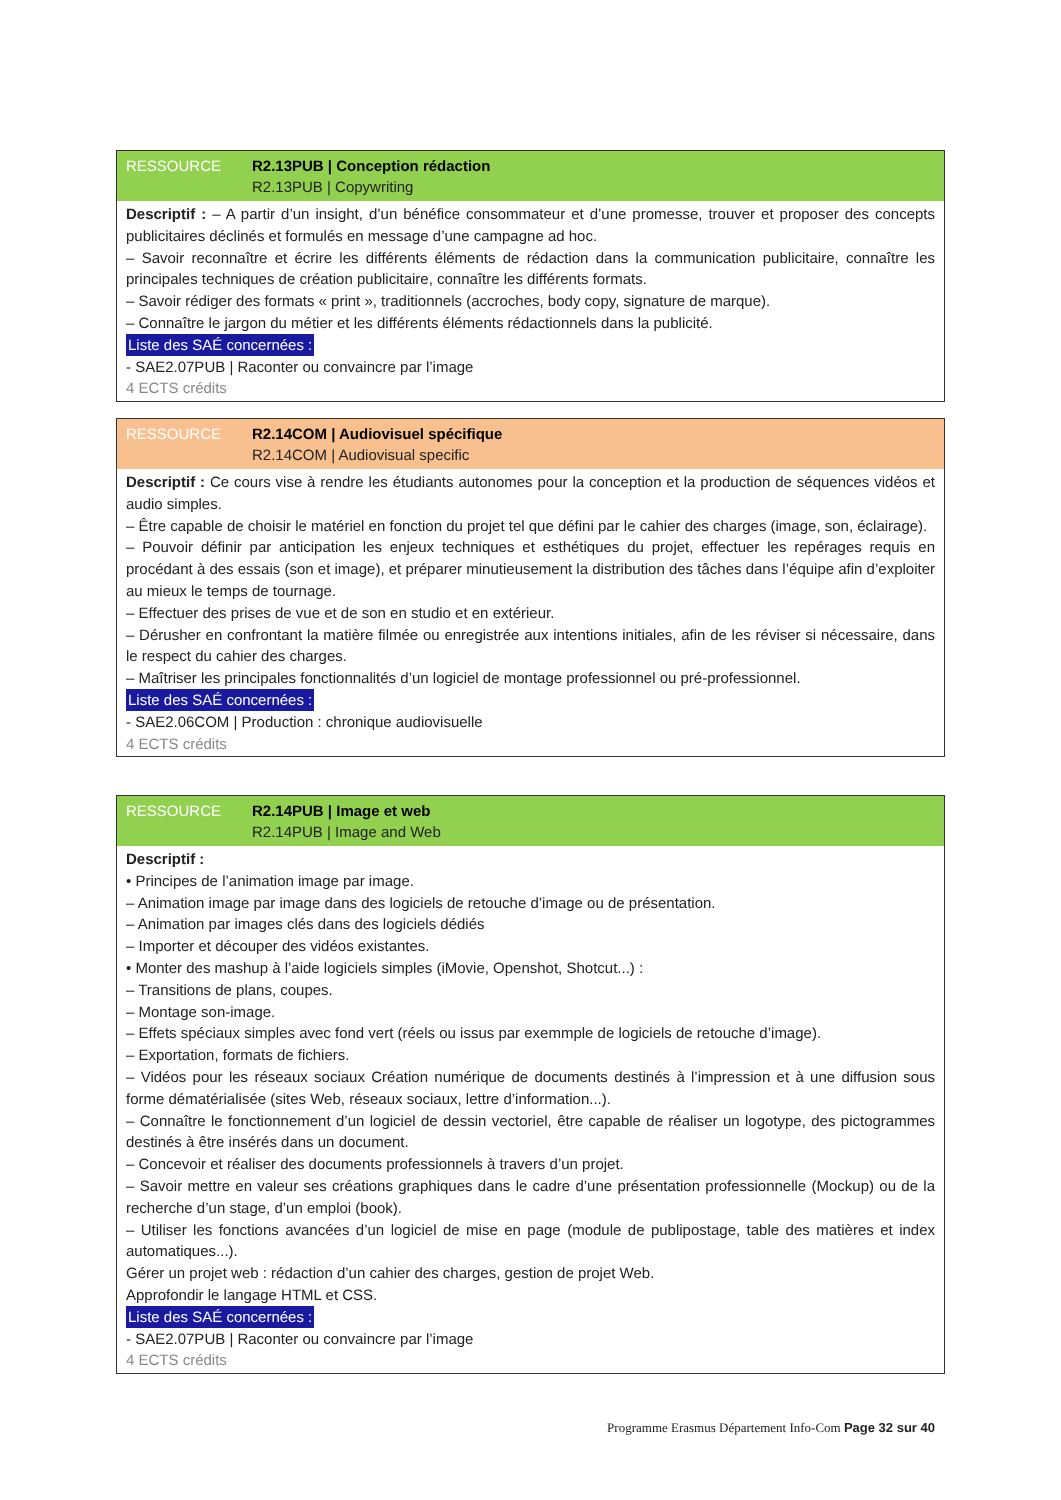RESSOURCE R2.13PUB | Conception rédaction
R2.13PUB | Copywriting
Descriptif : – A partir d’un insight, d’un bénéfice consommateur et d’une promesse, trouver et proposer des concepts publicitaires déclinés et formulés en message d’une campagne ad hoc.
– Savoir reconnaître et écrire les différents éléments de rédaction dans la communication publicitaire, connaître les principales techniques de création publicitaire, connaître les différents formats.
– Savoir rédiger des formats « print », traditionnels (accroches, body copy, signature de marque).
– Connaître le jargon du métier et les différents éléments rédactionnels dans la publicité.
Liste des SAÉ concernées :
- SAE2.07PUB | Raconter ou convaincre par l’image
4 ECTS crédits
RESSOURCE R2.14COM | Audiovisuel spécifique
R2.14COM | Audiovisual specific
Descriptif : Ce cours vise à rendre les étudiants autonomes pour la conception et la production de séquences vidéos et audio simples.
– Être capable de choisir le matériel en fonction du projet tel que défini par le cahier des charges (image, son, éclairage).
– Pouvoir définir par anticipation les enjeux techniques et esthétiques du projet, effectuer les repérages requis en procédant à des essais (son et image), et préparer minutieusement la distribution des tâches dans l’équipe afin d’exploiter au mieux le temps de tournage.
– Effectuer des prises de vue et de son en studio et en extérieur.
– Dérusher en confrontant la matière filmée ou enregistrée aux intentions initiales, afin de les réviser si nécessaire, dans le respect du cahier des charges.
– Maîtriser les principales fonctionnalités d’un logiciel de montage professionnel ou pré-professionnel.
Liste des SAÉ concernées :
- SAE2.06COM | Production : chronique audiovisuelle
4 ECTS crédits
RESSOURCE R2.14PUB | Image et web
R2.14PUB | Image and Web
Descriptif :
• Principes de l’animation image par image.
– Animation image par image dans des logiciels de retouche d’image ou de présentation.
– Animation par images clés dans des logiciels dédiés
– Importer et découper des vidéos existantes.
• Monter des mashup à l’aide logiciels simples (iMovie, Openshot, Shotcut...) :
– Transitions de plans, coupes.
– Montage son-image.
– Effets spéciaux simples avec fond vert (réels ou issus par exemmple de logiciels de retouche d’image).
– Exportation, formats de fichiers.
– Vidéos pour les réseaux sociaux Création numérique de documents destinés à l’impression et à une diffusion sous forme dématérialisée (sites Web, réseaux sociaux, lettre d’information...).
– Connaître le fonctionnement d’un logiciel de dessin vectoriel, être capable de réaliser un logotype, des pictogrammes destinés à être insérés dans un document.
– Concevoir et réaliser des documents professionnels à travers d’un projet.
– Savoir mettre en valeur ses créations graphiques dans le cadre d’une présentation professionnelle (Mockup) ou de la recherche d’un stage, d’un emploi (book).
– Utiliser les fonctions avancées d’un logiciel de mise en page (module de publipostage, table des matières et index automatiques...).
Gérer un projet web : rédaction d’un cahier des charges, gestion de projet Web.
Approfondir le langage HTML et CSS.
Liste des SAÉ concernées :
- SAE2.07PUB | Raconter ou convaincre par l’image
4 ECTS crédits
Programme Erasmus Département Info-Com Page 32 sur 40